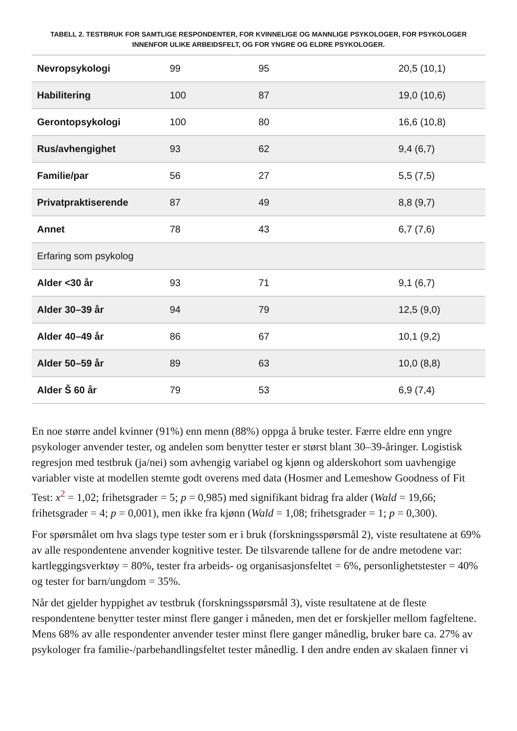TABELL 2. TESTBRUK FOR SAMTLIGE RESPONDENTER, FOR KVINNELIGE OG MANNLIGE PSYKOLOGER, FOR PSYKOLOGER INNENFOR ULIKE ARBEIDSFELT, OG FOR YNGRE OG ELDRE PSYKOLOGER.
| Nevropsykologi | 99 | 95 | 20,5 (10,1) |
| Habilitering | 100 | 87 | 19,0 (10,6) |
| Gerontopsykologi | 100 | 80 | 16,6 (10,8) |
| Rus/avhengighet | 93 | 62 | 9,4 (6,7) |
| Familie/par | 56 | 27 | 5,5 (7,5) |
| Privatpraktiserende | 87 | 49 | 8,8 (9,7) |
| Annet | 78 | 43 | 6,7 (7,6) |
| Erfaring som psykolog | | | |
| Alder <30 år | 93 | 71 | 9,1 (6,7) |
| Alder 30–39 år | 94 | 79 | 12,5 (9,0) |
| Alder 40–49 år | 86 | 67 | 10,1 (9,2) |
| Alder 50–59 år | 89 | 63 | 10,0 (8,8) |
| Alder Š 60 år | 79 | 53 | 6,9 (7,4) |
En noe større andel kvinner (91%) enn menn (88%) oppga å bruke tester. Færre eldre enn yngre psykologer anvender tester, og andelen som benytter tester er størst blant 30–39-åringer. Logistisk regresjon med testbruk (ja/nei) som avhengig variabel og kjønn og alderskohort som uavhengige variabler viste at modellen stemte godt overens med data (Hosmer and Lemeshow Goodness of Fit Test: x<sup>2</sup> = 1,02; frihetsgrader = 5; p = 0,985) med signifikant bidrag fra alder (Wald = 19,66; frihetsgrader = 4; p = 0,001), men ikke fra kjønn (Wald = 1,08; frihetsgrader = 1; p = 0,300).
For spørsmålet om hva slags type tester som er i bruk (forskningsspørsmål 2), viste resultatene at 69% av alle respondentene anvender kognitive tester. De tilsvarende tallene for de andre metodene var: kartleggingsverktøy = 80%, tester fra arbeids- og organisasjonsfeltet = 6%, personlighetstester = 40% og tester for barn/ungdom = 35%.
Når det gjelder hyppighet av testbruk (forskningsspørsmål 3), viste resultatene at de fleste respondentene benytter tester minst flere ganger i måneden, men det er forskjeller mellom fagfeltene. Mens 68% av alle respondenter anvender tester minst flere ganger månedlig, bruker bare ca. 27% av psykologer fra familie-/parbehandlingsfeltet tester månedlig. I den andre enden av skalaen finner vi